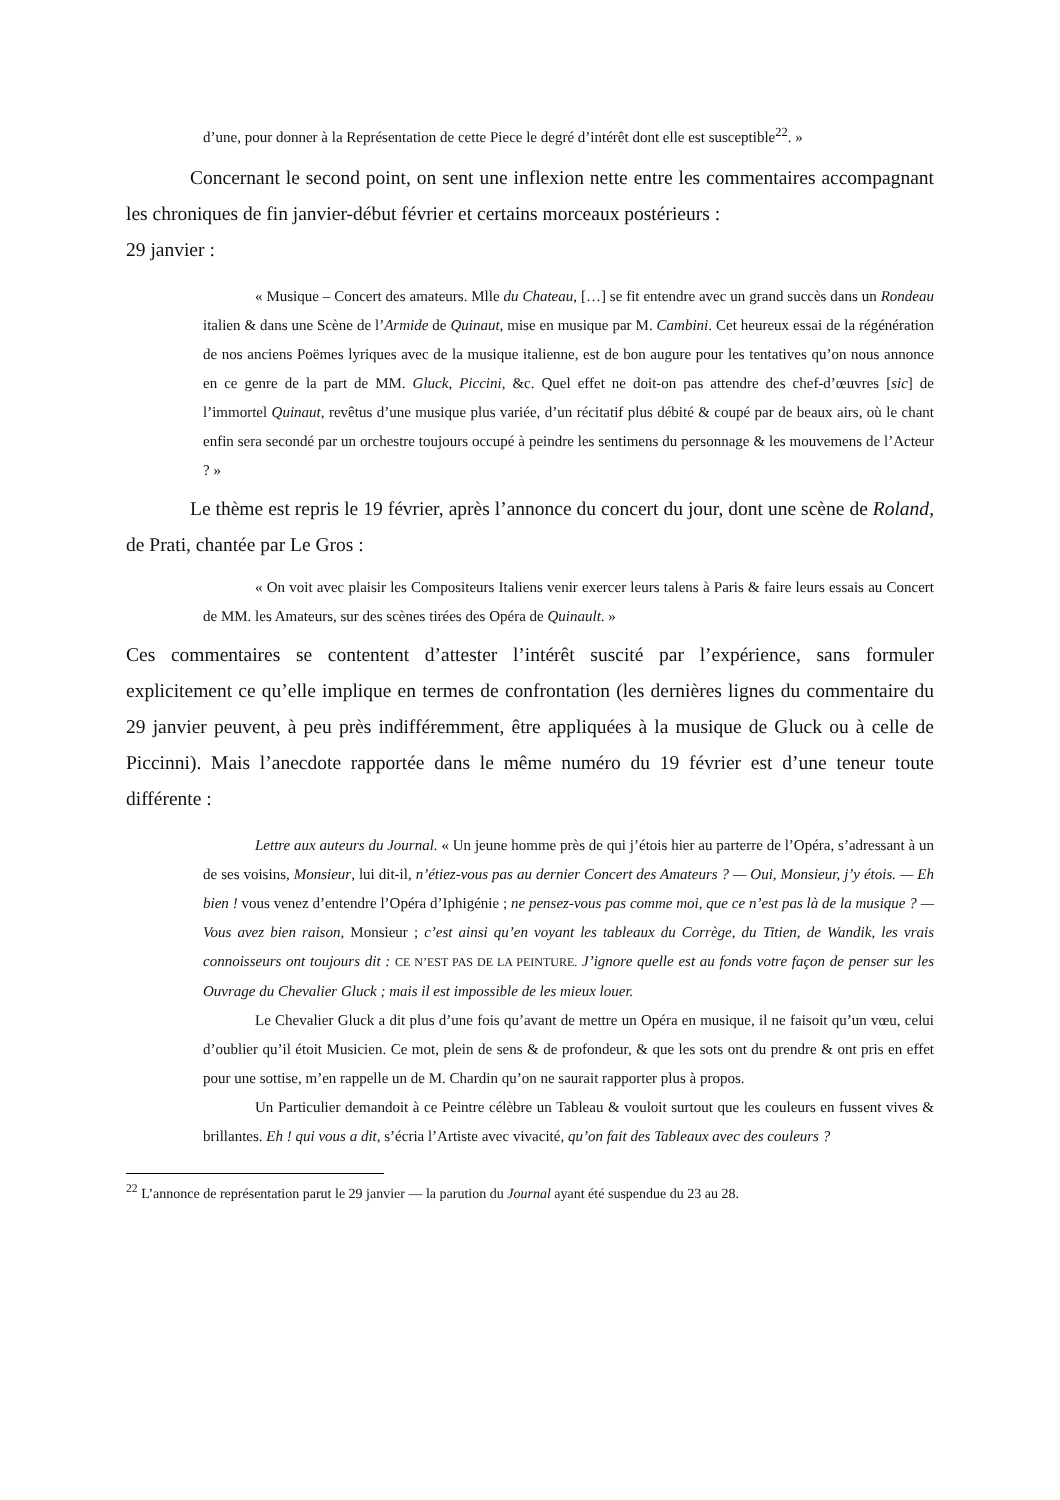d’une, pour donner à la Représentation de cette Piece le degré d’intérêt dont elle est susceptible<sup>22</sup>. »
Concernant le second point, on sent une inflexion nette entre les commentaires accompagnant les chroniques de fin janvier-début février et certains morceaux postérieurs :
29 janvier :
« Musique – Concert des amateurs. Mlle du Chateau, […] se fit entendre avec un grand succès dans un Rondeau italien & dans une Scène de l’Armide de Quinaut, mise en musique par M. Cambini. Cet heureux essai de la régénération de nos anciens Poëmes lyriques avec de la musique italienne, est de bon augure pour les tentatives qu’on nous annonce en ce genre de la part de MM. Gluck, Piccini, &c. Quel effet ne doit-on pas attendre des chef-d’œuvres [sic] de l’immortel Quinaut, revêtus d’une musique plus variée, d’un récitatif plus débité & coupé par de beaux airs, où le chant enfin sera secondé par un orchestre toujours occupé à peindre les sentimens du personnage & les mouvemens de l’Acteur ? »
Le thème est repris le 19 février, après l’annonce du concert du jour, dont une scène de Roland, de Prati, chantée par Le Gros :
« On voit avec plaisir les Compositeurs Italiens venir exercer leurs talens à Paris & faire leurs essais au Concert de MM. les Amateurs, sur des scènes tirées des Opéra de Quinault. »
Ces commentaires se contentent d’attester l’intérêt suscité par l’expérience, sans formuler explicitement ce qu’elle implique en termes de confrontation (les dernières lignes du commentaire du 29 janvier peuvent, à peu près indifféremment, être appliquées à la musique de Gluck ou à celle de Piccinni). Mais l’anecdote rapportée dans le même numéro du 19 février est d’une teneur toute différente :
Lettre aux auteurs du Journal. « Un jeune homme près de qui j’étois hier au parterre de l’Opéra, s’adressant à un de ses voisins, Monsieur, lui dit-il, n’étiez-vous pas au dernier Concert des Amateurs ? — Oui, Monsieur, j’y étois. — Eh bien ! vous venez d’entendre l’Opéra d’Iphigénie ; ne pensez-vous pas comme moi, que ce n’est pas là de la musique ? — Vous avez bien raison, Monsieur ; c’est ainsi qu’en voyant les tableaux du Corrège, du Titien, de Wandik, les vrais connoisseurs ont toujours dit : CE N’EST PAS DE LA PEINTURE. J’ignore quelle est au fonds votre façon de penser sur les Ouvrage du Chevalier Gluck ; mais il est impossible de les mieux louer.
Le Chevalier Gluck a dit plus d’une fois qu’avant de mettre un Opéra en musique, il ne faisoit qu’un vœu, celui d’oublier qu’il étoit Musicien. Ce mot, plein de sens & de profondeur, & que les sots ont du prendre & ont pris en effet pour une sottise, m’en rappelle un de M. Chardin qu’on ne saurait rapporter plus à propos.
Un Particulier demandoit à ce Peintre célèbre un Tableau & vouloit surtout que les couleurs en fussent vives & brillantes. Eh ! qui vous a dit, s’écria l’Artiste avec vivacité, qu’on fait des Tableaux avec des couleurs ?
<sup>22</sup> L’annonce de représentation parut le 29 janvier — la parution du Journal ayant été suspendue du 23 au 28.